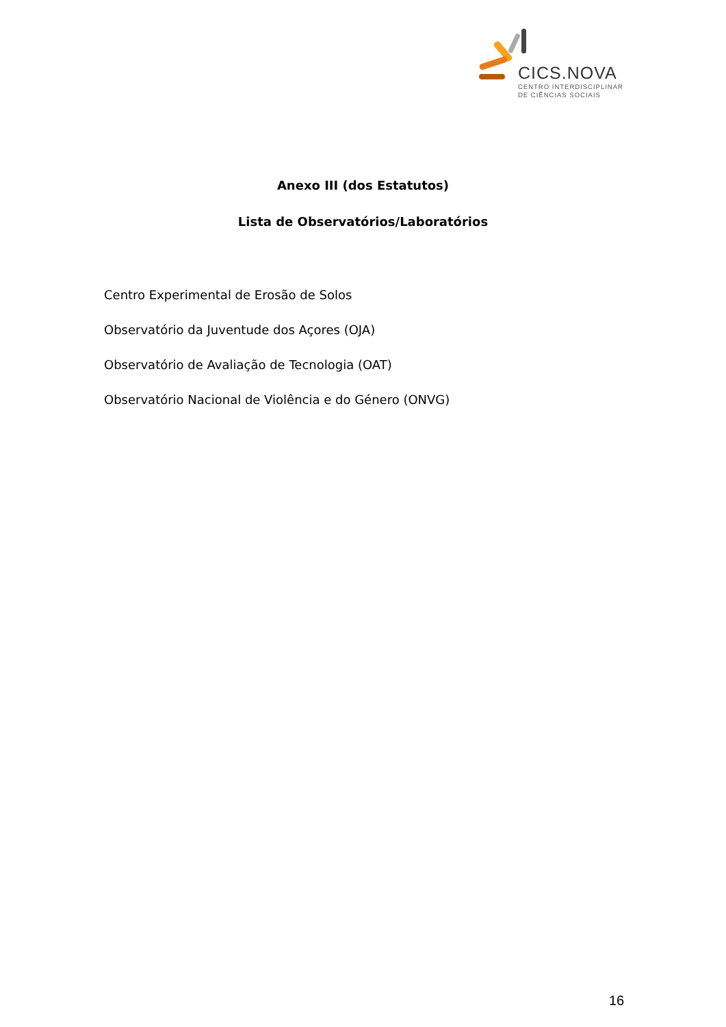CICS.NOVA
CENTRO INTERDISCIPLINAR
DE CIÊNCIAS SOCIAIS
Anexo III (dos Estatutos)
Lista de Observatórios/Laboratórios
Centro Experimental de Erosão de Solos
Observatório da Juventude dos Açores (OJA)
Observatório de Avaliação de Tecnologia (OAT)
Observatório Nacional de Violência e do Género (ONVG)
16